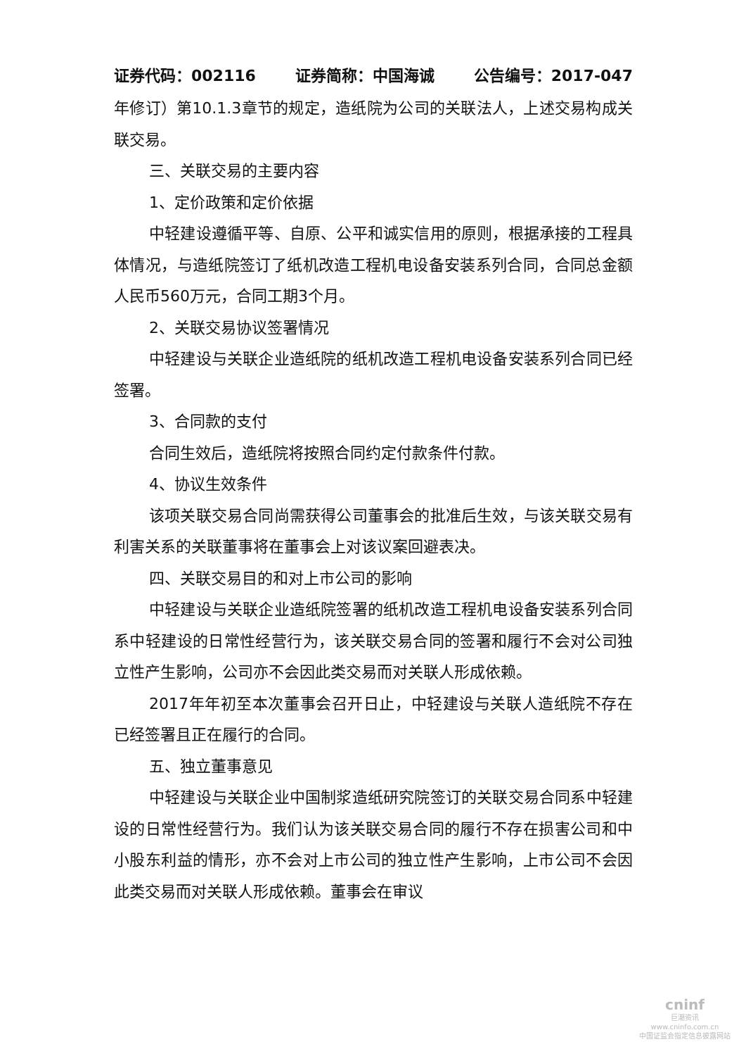证券代码：002116 证券简称：中国海诚 公告编号：2017-047
年修订）第10.1.3章节的规定，造纸院为公司的关联法人，上述交易构成关联交易。
三、关联交易的主要内容
1、定价政策和定价依据
中轻建设遵循平等、自原、公平和诚实信用的原则，根据承接的工程具体情况，与造纸院签订了纸机改造工程机电设备安装系列合同，合同总金额人民币560万元，合同工期3个月。
2、关联交易协议签署情况
中轻建设与关联企业造纸院的纸机改造工程机电设备安装系列合同已经签署。
3、合同款的支付
合同生效后，造纸院将按照合同约定付款条件付款。
4、协议生效条件
该项关联交易合同尚需获得公司董事会的批准后生效，与该关联交易有利害关系的关联董事将在董事会上对该议案回避表决。
四、关联交易目的和对上市公司的影响
中轻建设与关联企业造纸院签署的纸机改造工程机电设备安装系列合同系中轻建设的日常性经营行为，该关联交易合同的签署和履行不会对公司独立性产生影响，公司亦不会因此类交易而对关联人形成依赖。
2017年年初至本次董事会召开日止，中轻建设与关联人造纸院不存在已经签署且正在履行的合同。
五、独立董事意见
中轻建设与关联企业中国制浆造纸研究院签订的关联交易合同系中轻建设的日常性经营行为。我们认为该关联交易合同的履行不存在损害公司和中小股东利益的情形，亦不会对上市公司的独立性产生影响，上市公司不会因此类交易而对关联人形成依赖。董事会在审议
cninf
巨潮资讯
www.cninfo.com.cn
中国证监会指定信息披露网站